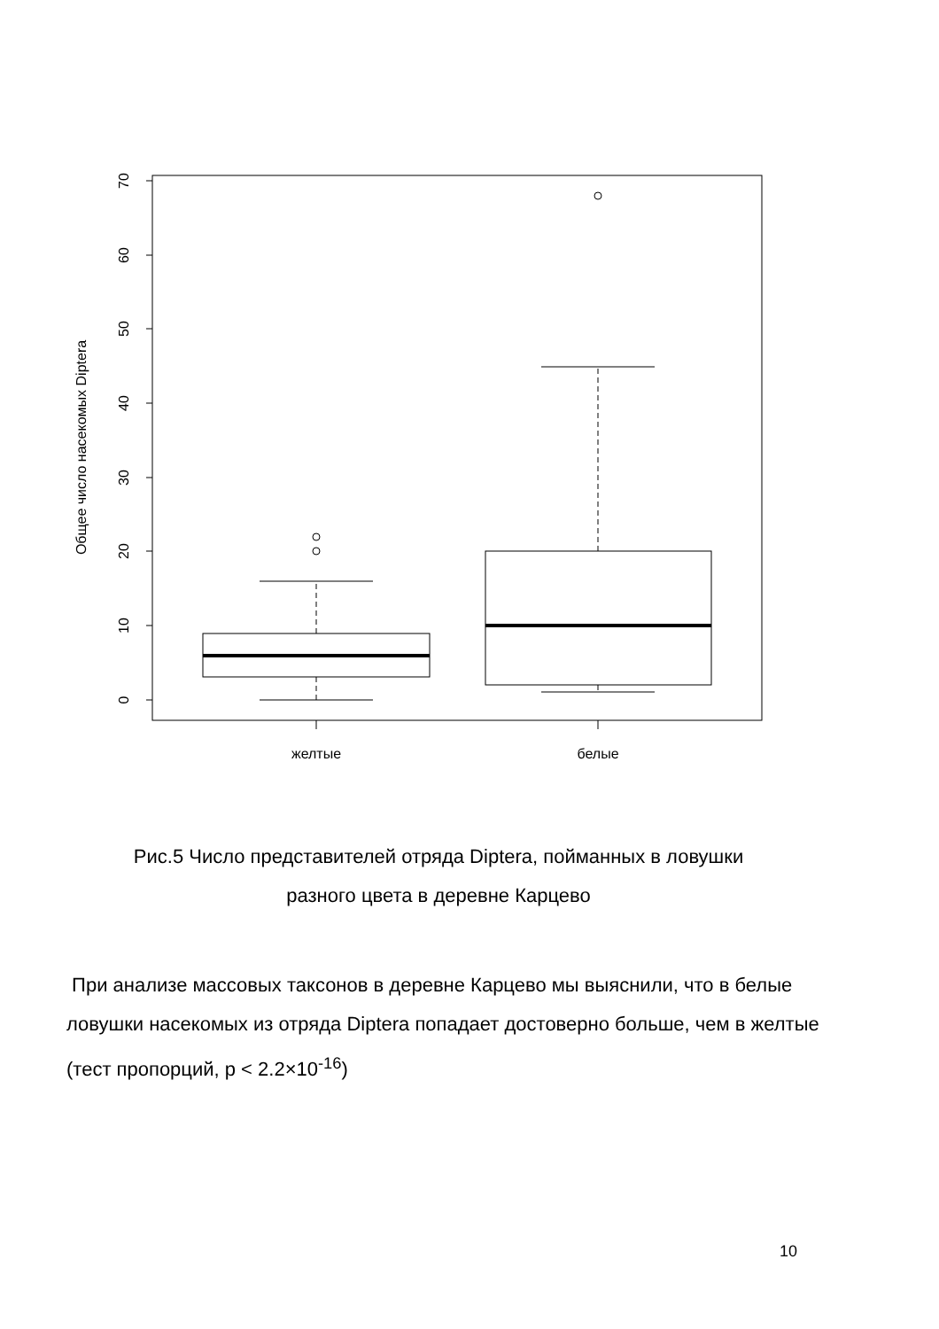0
10
20
30
40
50
60
70
Общее число насекомых Diptera
желтые
белые
Рис.5 Число представителей отряда Diptera, пойманных в ловушки
разного цвета в деревне Карцево
При анализе массовых таксонов в деревне Карцево мы выяснили, что в белые ловушки насекомых из отряда Diptera попадает достоверно больше, чем в желтые (тест пропорций, p < 2.2×10<sup>-16</sup>)
10